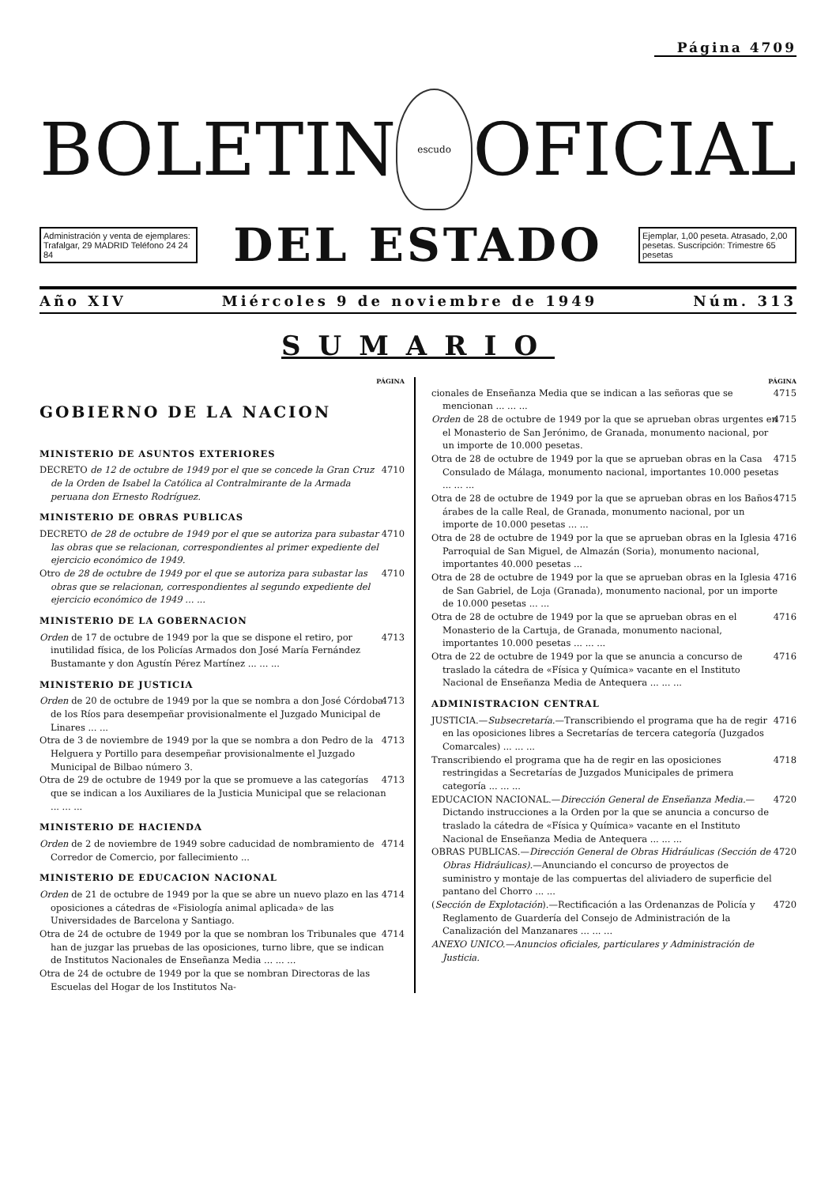Página 4709
BOLETIN
escudo
OFICIAL
Administración y venta de ejemplares: Trafalgar, 29 MADRID Teléfono 24 24 84
DEL ESTADO
Ejemplar, 1,00 peseta. Atrasado, 2,00 pesetas. Suscripción: Trimestre 65 pesetas
Año XIV Miércoles 9 de noviembre de 1949 Núm. 313
SUMARIO
PÁGINA
GOBIERNO DE LA NACION
MINISTERIO DE ASUNTOS EXTERIORES
DECRETO de 12 de octubre de 1949 por el que se concede la Gran Cruz de la Orden de Isabel la Católica al Contralmirante de la Armada peruana don Ernesto Rodríguez. 4710
MINISTERIO DE OBRAS PUBLICAS
DECRETO de 28 de octubre de 1949 por el que se autoriza para subastar las obras que se relacionan, correspondientes al primer expediente del ejercicio económico de 1949. 4710
Otro de 28 de octubre de 1949 por el que se autoriza para subastar las obras que se relacionan, correspondientes al segundo expediente del ejercicio económico de 1949 ... ... 4710
MINISTERIO DE LA GOBERNACION
Orden de 17 de octubre de 1949 por la que se dispone el retiro, por inutilidad física, de los Policías Armados don José María Fernández Bustamante y don Agustín Pérez Martínez ... ... ... 4713
MINISTERIO DE JUSTICIA
Orden de 20 de octubre de 1949 por la que se nombra a don José Córdoba de los Ríos para desempeñar provisionalmente el Juzgado Municipal de Linares ... ... 4713
Otra de 3 de noviembre de 1949 por la que se nombra a don Pedro de la Helguera y Portillo para desempeñar provisionalmente el Juzgado Municipal de Bilbao número 3. 4713
Otra de 29 de octubre de 1949 por la que se promueve a las categorías que se indican a los Auxiliares de la Justicia Municipal que se relacionan ... ... ... 4713
MINISTERIO DE HACIENDA
Orden de 2 de noviembre de 1949 sobre caducidad de nombramiento de Corredor de Comercio, por fallecimiento ... 4714
MINISTERIO DE EDUCACION NACIONAL
Orden de 21 de octubre de 1949 por la que se abre un nuevo plazo en las oposiciones a cátedras de «Fisiología animal aplicada» de las Universidades de Barcelona y Santiago. 4714
Otra de 24 de octubre de 1949 por la que se nombran los Tribunales que han de juzgar las pruebas de las oposiciones, turno libre, que se indican de Institutos Nacionales de Enseñanza Media ... ... ... 4714
Otra de 24 de octubre de 1949 por la que se nombran Directoras de las Escuelas del Hogar de los Institutos Na-
PÁGINA
cionales de Enseñanza Media que se indican a las señoras que se mencionan ... ... ... 4715
Orden de 28 de octubre de 1949 por la que se aprueban obras urgentes en el Monasterio de San Jerónimo, de Granada, monumento nacional, por un importe de 10.000 pesetas. 4715
Otra de 28 de octubre de 1949 por la que se aprueban obras en la Casa Consulado de Málaga, monumento nacional, importantes 10.000 pesetas ... ... ... 4715
Otra de 28 de octubre de 1949 por la que se aprueban obras en los Baños árabes de la calle Real, de Granada, monumento nacional, por un importe de 10.000 pesetas ... ... 4715
Otra de 28 de octubre de 1949 por la que se aprueban obras en la Iglesia Parroquial de San Miguel, de Almazán (Soria), monumento nacional, importantes 40.000 pesetas ... 4716
Otra de 28 de octubre de 1949 por la que se aprueban obras en la Iglesia de San Gabriel, de Loja (Granada), monumento nacional, por un importe de 10.000 pesetas ... ... 4716
Otra de 28 de octubre de 1949 por la que se aprueban obras en el Monasterio de la Cartuja, de Granada, monumento nacional, importantes 10.000 pesetas ... ... ... 4716
Otra de 22 de octubre de 1949 por la que se anuncia a concurso de traslado la cátedra de «Física y Química» vacante en el Instituto Nacional de Enseñanza Media de Antequera ... ... ... 4716
ADMINISTRACION CENTRAL
JUSTICIA.—Subsecretaría.—Transcribiendo el programa que ha de regir en las oposiciones libres a Secretarías de tercera categoría (Juzgados Comarcales) ... ... ... 4716
Transcribiendo el programa que ha de regir en las oposiciones restringidas a Secretarías de Juzgados Municipales de primera categoría ... ... ... 4718
EDUCACION NACIONAL.—Dirección General de Enseñanza Media.—Dictando instrucciones a la Orden por la que se anuncia a concurso de traslado la cátedra de «Física y Química» vacante en el Instituto Nacional de Enseñanza Media de Antequera ... ... ... 4720
OBRAS PUBLICAS.—Dirección General de Obras Hidráulicas (Sección de Obras Hidráulicas).—Anunciando el concurso de proyectos de suministro y montaje de las compuertas del aliviadero de superficie del pantano del Chorro ... ... 4720
(Sección de Explotación).—Rectificación a las Ordenanzas de Policía y Reglamento de Guardería del Consejo de Administración de la Canalización del Manzanares ... ... ... 4720
ANEXO UNICO.—Anuncios oficiales, particulares y Administración de Justicia.